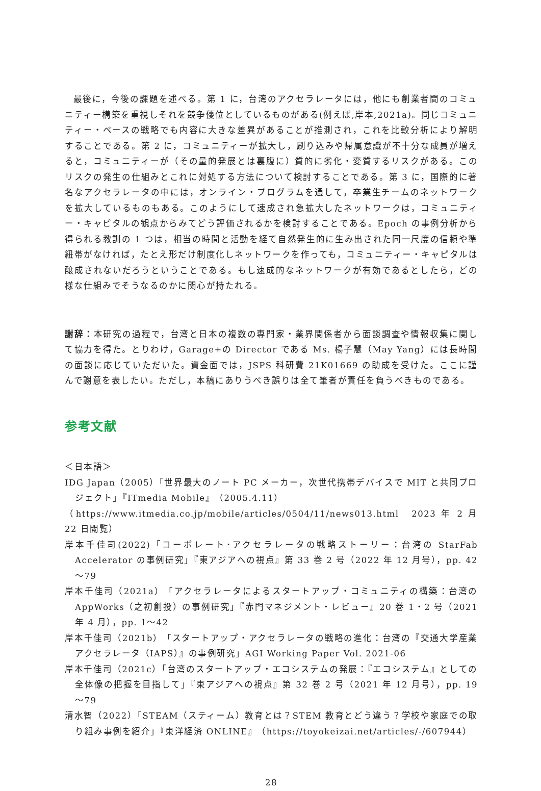最後に，今後の課題を述べる。第 1 に，台湾のアクセラレータには，他にも創業者間のコミュニティー構築を重視しそれを競争優位としているものがある(例えば,岸本,2021a)。同じコミュニティー・ベースの戦略でも内容に大きな差異があることが推測され，これを比較分析により解明することである。第 2 に，コミュニティーが拡大し，刷り込みや帰属意識が不十分な成員が増えると，コミュニティーが（その量的発展とは裏腹に）質的に劣化・変質するリスクがある。このリスクの発生の仕組みとこれに対処する方法について検討することである。第 3 に，国際的に著名なアクセラレータの中には，オンライン・プログラムを通して，卒業生チームのネットワークを拡大しているものもある。このようにして速成され急拡大したネットワークは，コミュニティー・キャピタルの観点からみてどう評価されるかを検討することである。Epoch の事例分析から得られる教訓の 1 つは，相当の時間と活動を経て自然発生的に生み出された同一尺度の信頼や準紐帯がなければ，たとえ形だけ制度化しネットワークを作っても，コミュニティー・キャピタルは醸成されないだろうということである。もし速成的なネットワークが有効であるとしたら，どの様な仕組みでそうなるのかに関心が持たれる。
謝辞：本研究の過程で，台湾と日本の複数の専門家・業界関係者から面談調査や情報収集に関して協力を得た。とりわけ，Garage+の Director である Ms. 楊子慧（May Yang）には長時間の面談に応じていただいた。資金面では，JSPS 科研費 21K01669 の助成を受けた。ここに謹んで謝意を表したい。ただし，本稿にありうべき誤りは全て筆者が責任を負うべきものである。
参考文献
＜日本語＞
IDG Japan（2005）「世界最大のノート PC メーカー，次世代携帯デバイスで MIT と共同プロジェクト」『ITmedia Mobile』（2005.4.11）
（https://www.itmedia.co.jp/mobile/articles/0504/11/news013.html　2023 年 2 月 22 日閲覧）
岸本千佳司(2022)「コーポレート･アクセラレータの戦略ストーリー：台湾の StarFab Accelerator の事例研究」『東アジアへの視点』第 33 巻 2 号（2022 年 12 月号），pp. 42～79
岸本千佳司（2021a）「アクセラレータによるスタートアップ・コミュニティの構築：台湾の AppWorks（之初創投）の事例研究」『赤門マネジメント・レビュー』20 巻 1・2 号（2021 年 4 月），pp. 1～42
岸本千佳司（2021b）「スタートアップ・アクセラレータの戦略の進化：台湾の『交通大学産業アクセラレータ（IAPS）』の事例研究」AGI Working Paper Vol. 2021-06
岸本千佳司（2021c）「台湾のスタートアップ・エコシステムの発展：『エコシステム』としての全体像の把握を目指して」『東アジアへの視点』第 32 巻 2 号（2021 年 12 月号），pp. 19～79
清水智（2022）「STEAM（スティーム）教育とは？STEM 教育とどう違う？学校や家庭での取り組み事例を紹介」『東洋経済 ONLINE』（https://toyokeizai.net/articles/-/607944）
28